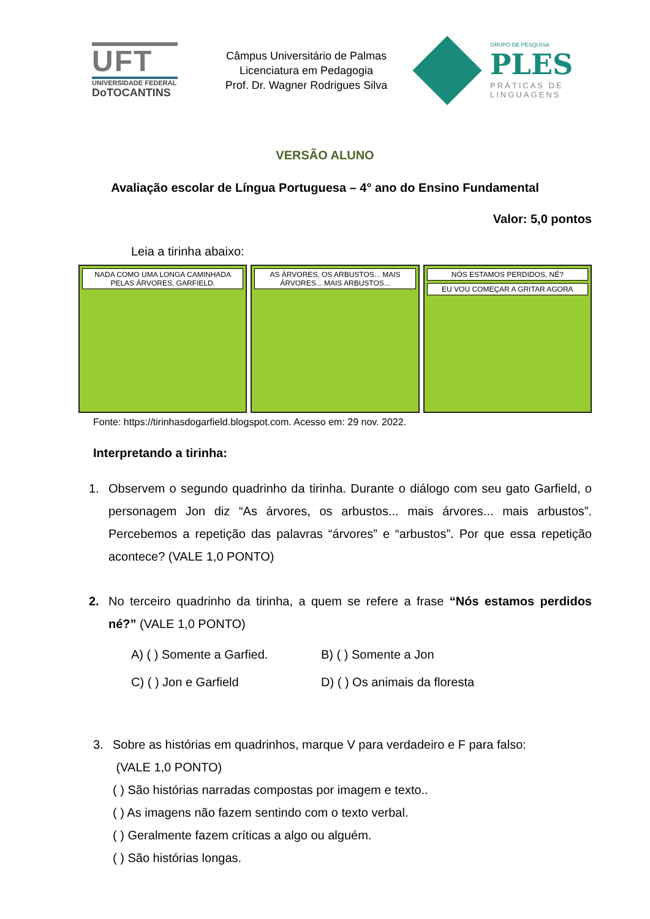UFT
UNIVERSIDADE FEDERAL
DoTOCANTINS
Câmpus Universitário de Palmas
Licenciatura em Pedagogia
Prof. Dr. Wagner Rodrigues Silva
GRUPO DE PESQUISA
PLES
PRÁTICAS DE
LINGUAGENS
VERSÃO ALUNO
Avaliação escolar de Língua Portuguesa – 4° ano do Ensino Fundamental
Valor: 5,0 pontos
Leia a tirinha abaixo:
NADA COMO UMA LONGA CAMINHADA PELAS ÁRVORES, GARFIELD.
AS ÁRVORES, OS ARBUSTOS... MAIS ÁRVORES... MAIS ARBUSTOS...
NÓS ESTAMOS PERDIDOS, NÉ?
EU VOU COMEÇAR A GRITAR AGORA
Fonte: https://tirinhasdogarfield.blogspot.com. Acesso em: 29 nov. 2022.
Interpretando a tirinha:
1. Observem o segundo quadrinho da tirinha. Durante o diálogo com seu gato Garfield, o personagem Jon diz “As árvores, os arbustos... mais árvores... mais arbustos”. Percebemos a repetição das palavras “árvores” e “arbustos”. Por que essa repetição acontece? (VALE 1,0 PONTO)
2. No terceiro quadrinho da tirinha, a quem se refere a frase “Nós estamos perdidos né?” (VALE 1,0 PONTO)
A) ( ) Somente a Garfied.
B) ( ) Somente a Jon
C) ( ) Jon e Garfield
D) ( ) Os animais da floresta
3. Sobre as histórias em quadrinhos, marque V para verdadeiro e F para falso:
(VALE 1,0 PONTO)
( ) São histórias narradas compostas por imagem e texto..
( ) As imagens não fazem sentindo com o texto verbal.
( ) Geralmente fazem críticas a algo ou alguém.
( ) São histórias longas.